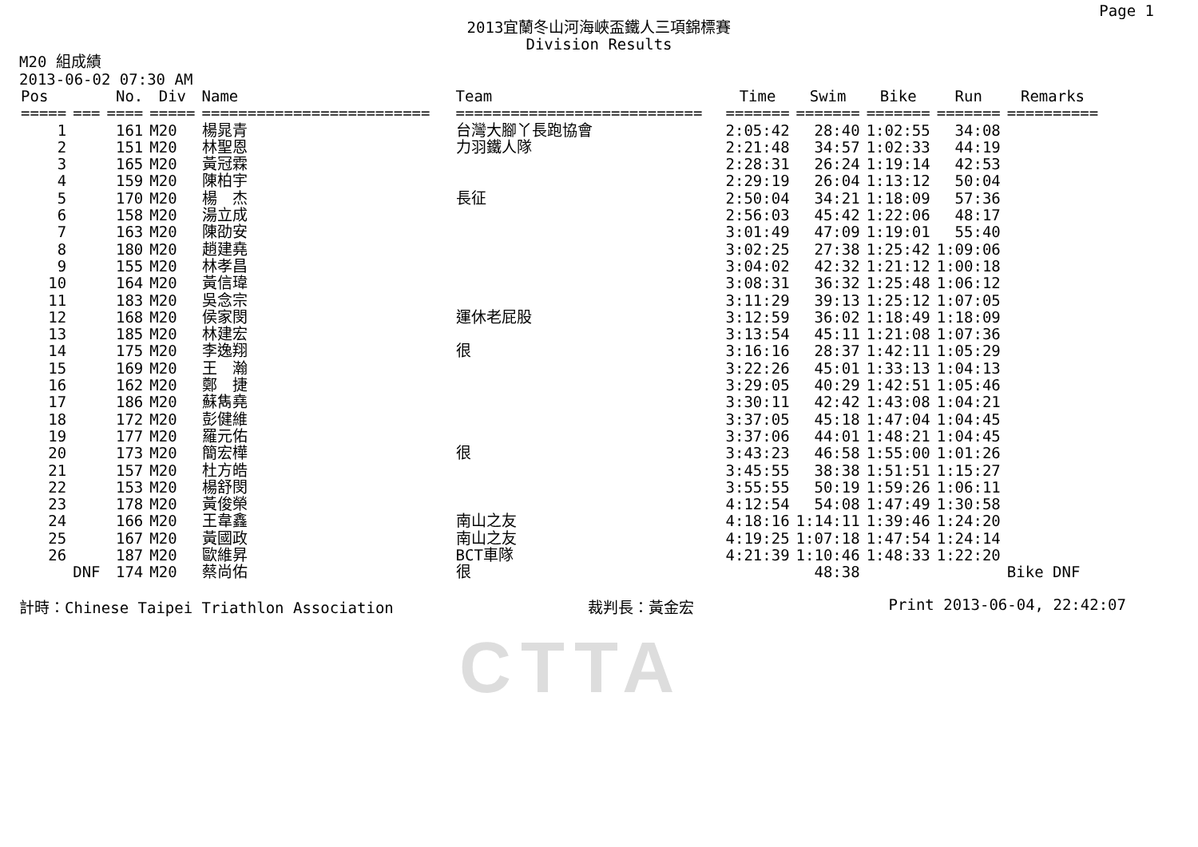CTTA
Page 1
2013宜蘭冬山河海峽盃鐵人三項錦標賽
Division Results
M20 組成績
2013-06-02 07:30 AM
| Pos | | No. | Div | Name | Team | Time | Swim | Bike | Run | Remarks |
| --- | --- | --- | --- | --- | --- | --- | --- | --- | --- | --- |
| ===== | === | ==== | ===== | ========================= | =========================== | ======= | ======= | ======= | ======= | ========== |
| 1 | | 161 | M20 | 楊晁青 | 台灣大腳丫長跑協會 | 2:05:42 | 28:40 | 1:02:55 | 34:08 | |
| 2 | | 151 | M20 | 林聖恩 | 力羽鐵人隊 | 2:21:48 | 34:57 | 1:02:33 | 44:19 | |
| 3 | | 165 | M20 | 黃冠霖 | | 2:28:31 | 26:24 | 1:19:14 | 42:53 | |
| 4 | | 159 | M20 | 陳柏宇 | | 2:29:19 | 26:04 | 1:13:12 | 50:04 | |
| 5 | | 170 | M20 | 楊 杰 | 長征 | 2:50:04 | 34:21 | 1:18:09 | 57:36 | |
| 6 | | 158 | M20 | 湯立成 | | 2:56:03 | 45:42 | 1:22:06 | 48:17 | |
| 7 | | 163 | M20 | 陳劭安 | | 3:01:49 | 47:09 | 1:19:01 | 55:40 | |
| 8 | | 180 | M20 | 趙建堯 | | 3:02:25 | 27:38 | 1:25:42 | 1:09:06 | |
| 9 | | 155 | M20 | 林孝昌 | | 3:04:02 | 42:32 | 1:21:12 | 1:00:18 | |
| 10 | | 164 | M20 | 黃信瑋 | | 3:08:31 | 36:32 | 1:25:48 | 1:06:12 | |
| 11 | | 183 | M20 | 吳念宗 | | 3:11:29 | 39:13 | 1:25:12 | 1:07:05 | |
| 12 | | 168 | M20 | 侯家閔 | 運休老屁股 | 3:12:59 | 36:02 | 1:18:49 | 1:18:09 | |
| 13 | | 185 | M20 | 林建宏 | | 3:13:54 | 45:11 | 1:21:08 | 1:07:36 | |
| 14 | | 175 | M20 | 李逸翔 | 很 | 3:16:16 | 28:37 | 1:42:11 | 1:05:29 | |
| 15 | | 169 | M20 | 王 瀚 | | 3:22:26 | 45:01 | 1:33:13 | 1:04:13 | |
| 16 | | 162 | M20 | 鄭 捷 | | 3:29:05 | 40:29 | 1:42:51 | 1:05:46 | |
| 17 | | 186 | M20 | 蘇雋堯 | | 3:30:11 | 42:42 | 1:43:08 | 1:04:21 | |
| 18 | | 172 | M20 | 彭健維 | | 3:37:05 | 45:18 | 1:47:04 | 1:04:45 | |
| 19 | | 177 | M20 | 羅元佑 | | 3:37:06 | 44:01 | 1:48:21 | 1:04:45 | |
| 20 | | 173 | M20 | 簡宏樺 | 很 | 3:43:23 | 46:58 | 1:55:00 | 1:01:26 | |
| 21 | | 157 | M20 | 杜方皓 | | 3:45:55 | 38:38 | 1:51:51 | 1:15:27 | |
| 22 | | 153 | M20 | 楊舒閔 | | 3:55:55 | 50:19 | 1:59:26 | 1:06:11 | |
| 23 | | 178 | M20 | 黃俊榮 | | 4:12:54 | 54:08 | 1:47:49 | 1:30:58 | |
| 24 | | 166 | M20 | 王韋鑫 | 南山之友 | 4:18:16 | 1:14:11 | 1:39:46 | 1:24:20 | |
| 25 | | 167 | M20 | 黃國政 | 南山之友 | 4:19:25 | 1:07:18 | 1:47:54 | 1:24:14 | |
| 26 | | 187 | M20 | 歐維昇 | BCT車隊 | 4:21:39 | 1:10:46 | 1:48:33 | 1:22:20 | |
| | DNF | 174 | M20 | 蔡尚佑 | 很 | | 48:38 | | | Bike DNF |
計時：Chinese Taipei Triathlon Association 裁判長：黃金宏 Print 2013-06-04, 22:42:07